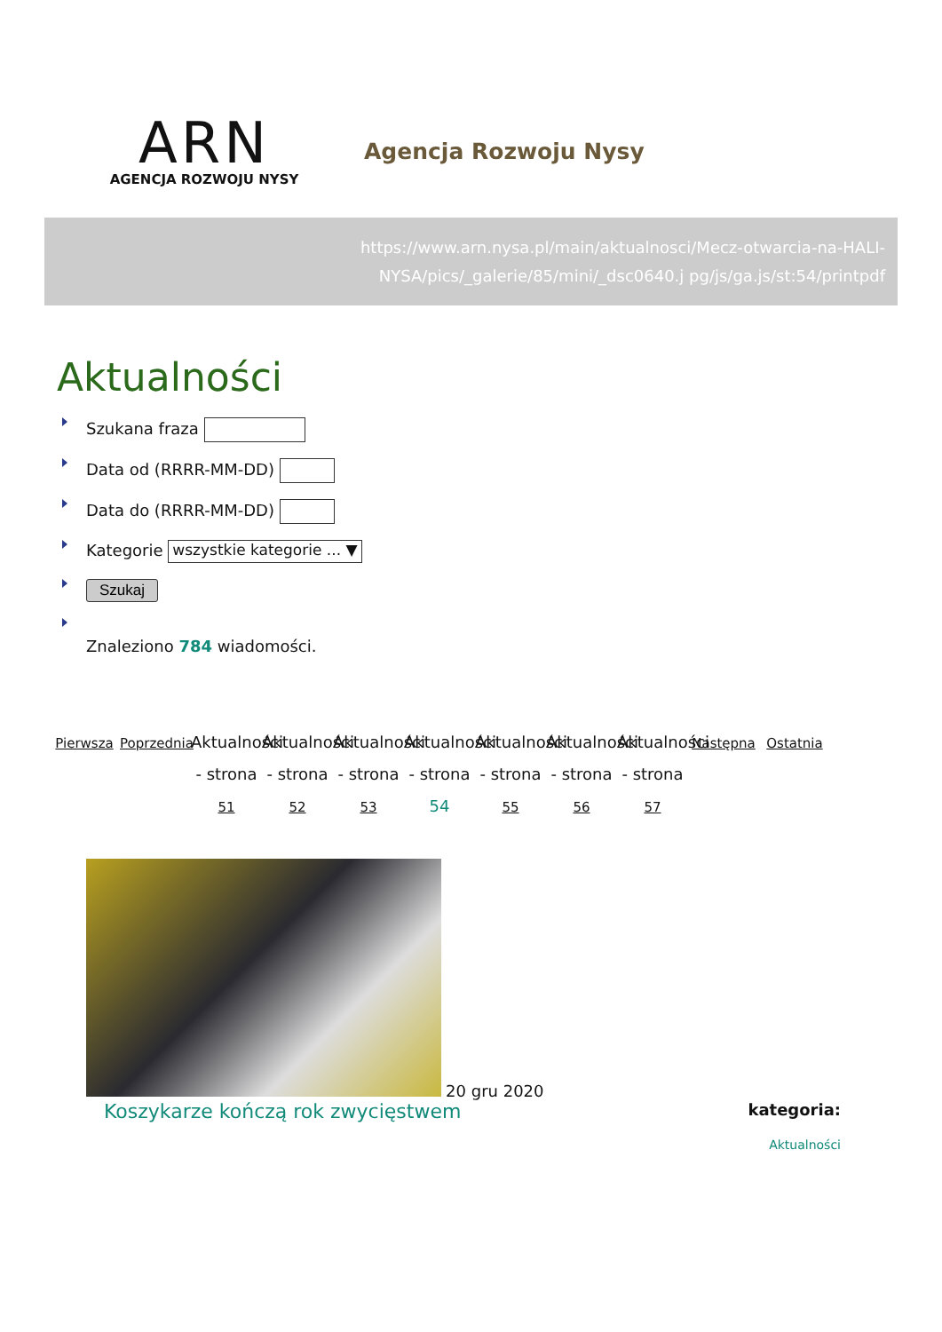ARN
AGENCJA ROZWOJU NYSY
Agencja Rozwoju Nysy
https://www.arn.nysa.pl/main/aktualnosci/Mecz-otwarcia-na-HALI-NYSA/pics/_galerie/85/mini/_dsc0640.j pg/js/ga.js/st:54/printpdf
Aktualności
Szukana fraza
Data od (RRRR-MM-DD)
Data do (RRRR-MM-DD)
Kategorie wszystkie kategorie ... ▼
Szukaj
Znaleziono 784 wiadomości.
Pierwsza
Poprzednia
Aktualności - strona 51
Aktualności - strona 52
Aktualności - strona 53
Aktualności - strona 54
Aktualności - strona 55
Aktualności - strona 56
Aktualności - strona 57
Następna
Ostatnia
20 gru 2020
Koszykarze kończą rok zwycięstwem kategoria:
Aktualności